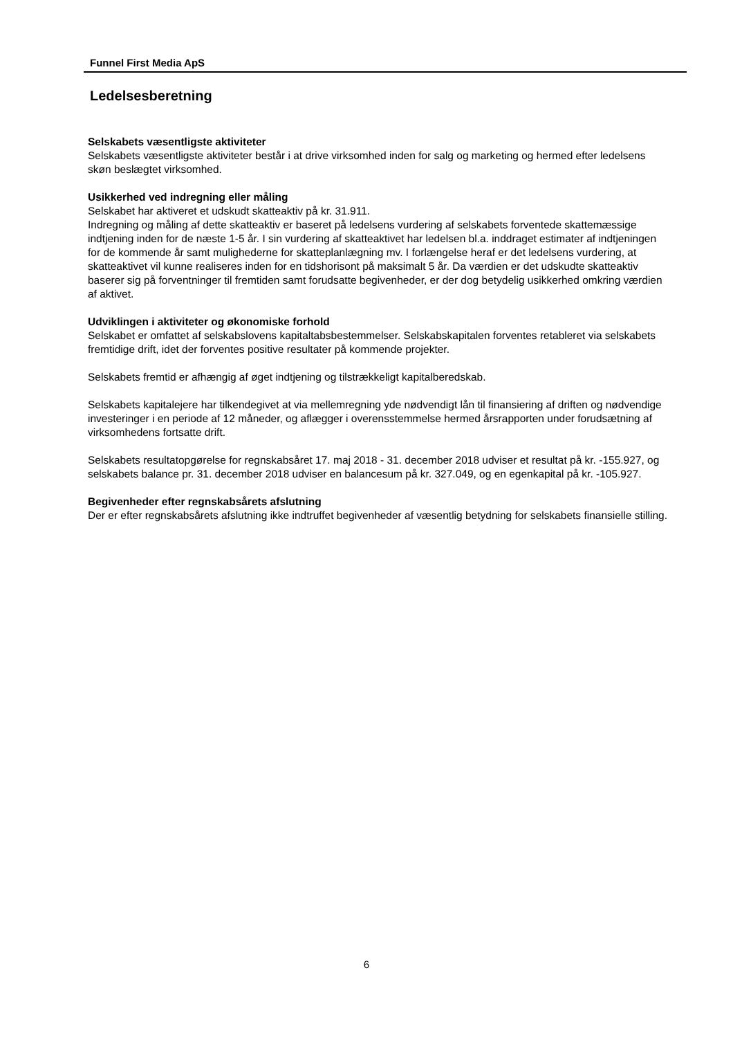Funnel First Media ApS
Ledelsesberetning
Selskabets væsentligste aktiviteter
Selskabets væsentligste aktiviteter består i at drive virksomhed inden for salg og marketing og hermed efter ledelsens skøn beslægtet virksomhed.
Usikkerhed ved indregning eller måling
Selskabet har aktiveret et udskudt skatteaktiv på kr. 31.911.
Indregning og måling af dette skatteaktiv er baseret på ledelsens vurdering af selskabets forventede skattemæssige indtjening inden for de næste 1-5 år. I sin vurdering af skatteaktivet har ledelsen bl.a. inddraget estimater af indtjeningen for de kommende år samt mulighederne for skatteplanlægning mv. I forlængelse heraf er det ledelsens vurdering, at skatteaktivet vil kunne realiseres inden for en tidshorisont på maksimalt 5 år. Da værdien er det udskudte skatteaktiv baserer sig på forventninger til fremtiden samt forudsatte begivenheder, er der dog betydelig usikkerhed omkring værdien af aktivet.
Udviklingen i aktiviteter og økonomiske forhold
Selskabet er omfattet af selskabslovens kapitaltabsbestemmelser. Selskabskapitalen forventes retableret via selskabets fremtidige drift, idet der forventes positive resultater på kommende projekter.
Selskabets fremtid er afhængig af øget indtjening og tilstrækkeligt kapitalberedskab.
Selskabets kapitalejere har tilkendegivet at via mellemregning yde nødvendigt lån til finansiering af driften og nødvendige investeringer i en periode af 12 måneder, og aflægger i overensstemmelse hermed årsrapporten under forudsætning af virksomhedens fortsatte drift.
Selskabets resultatopgørelse for regnskabsåret 17. maj 2018 - 31. december 2018 udviser et resultat på kr. -155.927, og selskabets balance pr. 31. december 2018 udviser en balancesum på kr. 327.049, og en egenkapital på kr. -105.927.
Begivenheder efter regnskabsårets afslutning
Der er efter regnskabsårets afslutning ikke indtruffet begivenheder af væsentlig betydning for selskabets finansielle stilling.
6